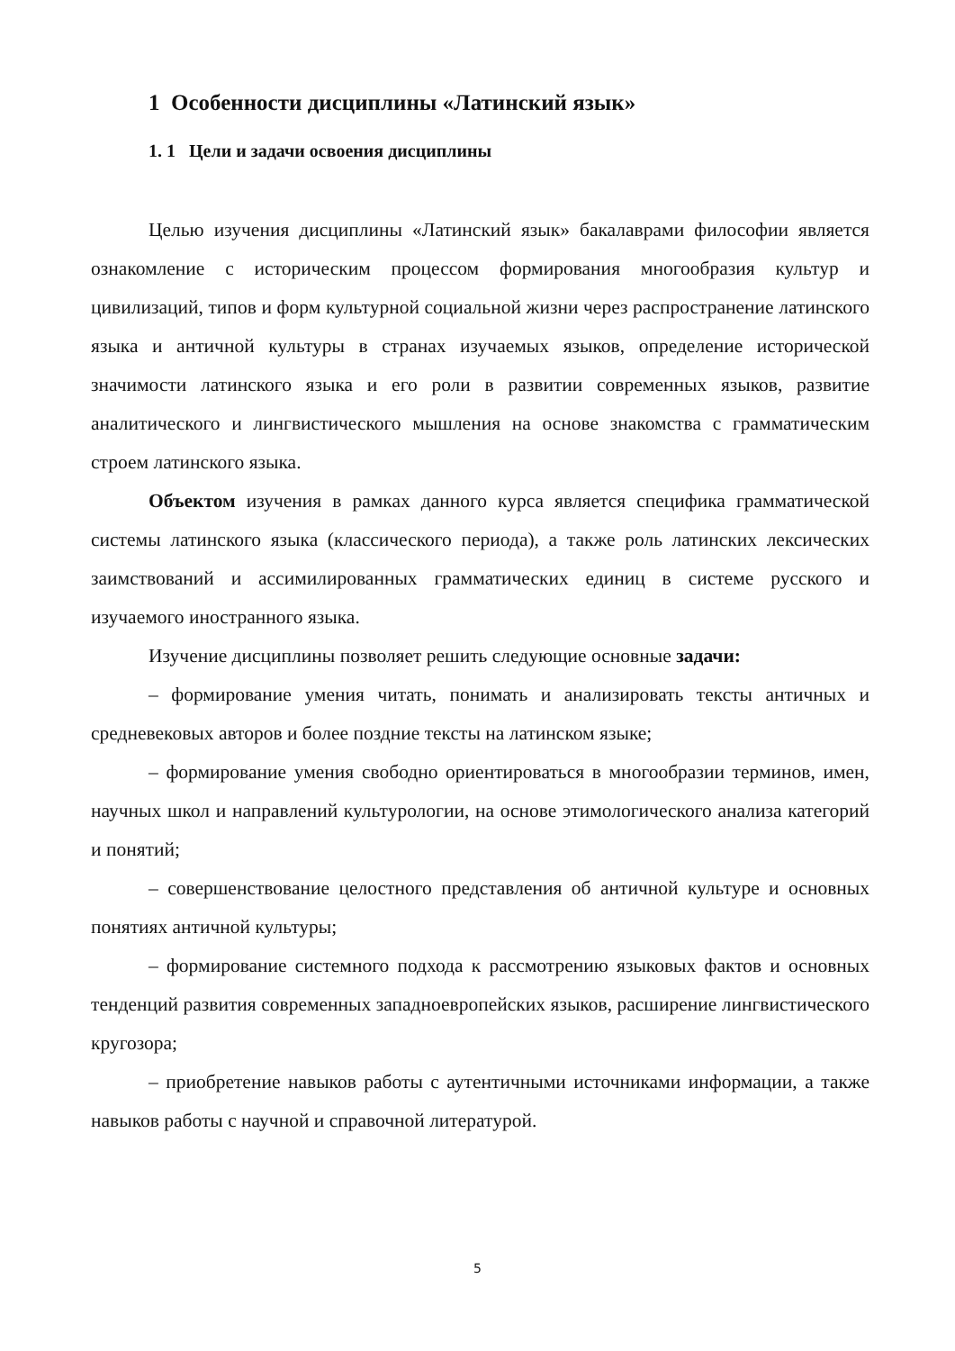1 Особенности дисциплины «Латинский язык»
1. 1 Цели и задачи освоения дисциплины
Целью изучения дисциплины «Латинский язык» бакалаврами философии является ознакомление с историческим процессом формирования многообразия культур и цивилизаций, типов и форм культурной социальной жизни через распространение латинского языка и античной культуры в странах изучаемых языков, определение исторической значимости латинского языка и его роли в развитии современных языков, развитие аналитического и лингвистического мышления на основе знакомства с грамматическим строем латинского языка.
Объектом изучения в рамках данного курса является специфика грамматической системы латинского языка (классического периода), а также роль латинских лексических заимствований и ассимилированных грамматических единиц в системе русского и изучаемого иностранного языка.
Изучение дисциплины позволяет решить следующие основные задачи:
– формирование умения читать, понимать и анализировать тексты античных и средневековых авторов и более поздние тексты на латинском языке;
– формирование умения свободно ориентироваться в многообразии терминов, имен, научных школ и направлений культурологии, на основе этимологического анализа категорий и понятий;
– совершенствование целостного представления об античной культуре и основных понятиях античной культуры;
– формирование системного подхода к рассмотрению языковых фактов и основных тенденций развития современных западноевропейских языков, расширение лингвистического кругозора;
– приобретение навыков работы с аутентичными источниками информации, а также навыков работы с научной и справочной литературой.
5